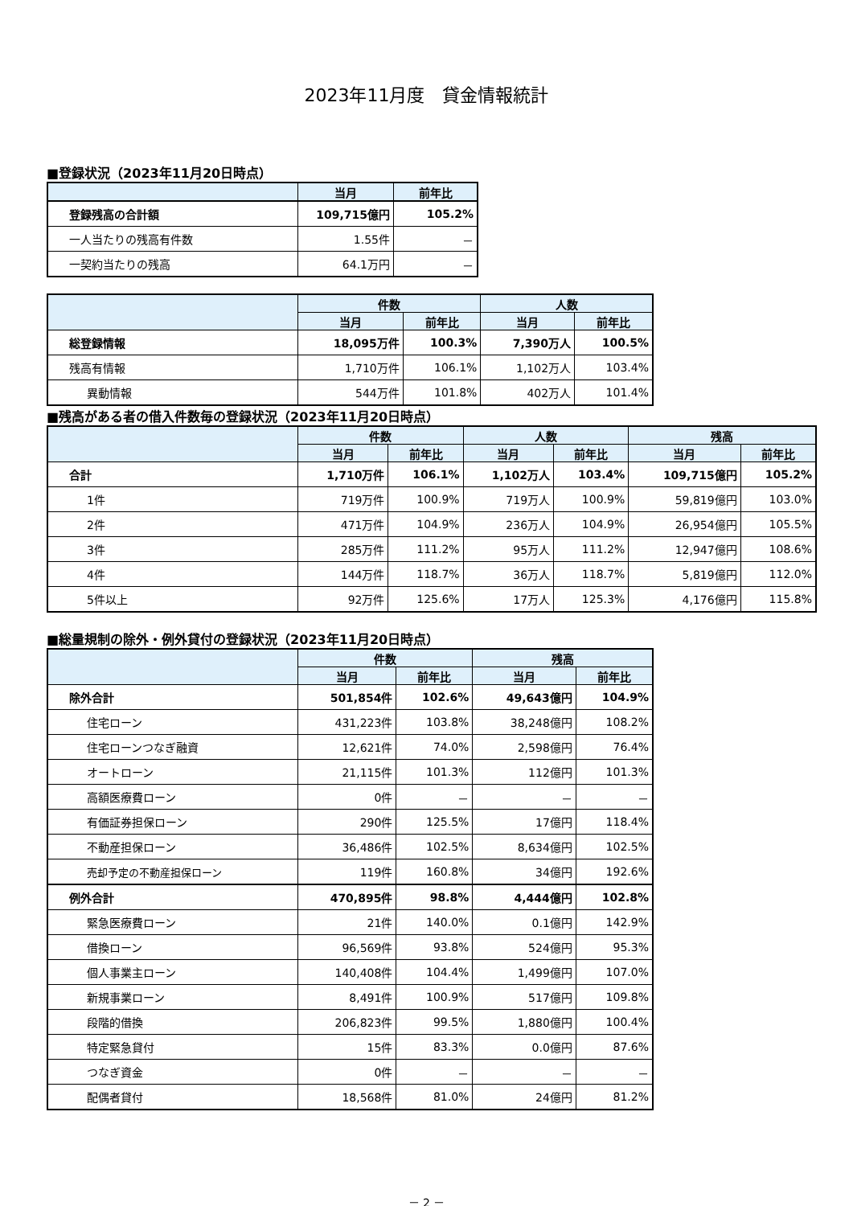2023年11月度　貸金情報統計
■登録状況（2023年11月20日時点）
| | 当月 | 前年比 |
| --- | --- | --- |
| 登録残高の合計額 | 109,715億円 | 105.2% |
| 一人当たりの残高有件数 | 1.55件 | － |
| 一契約当たりの残高 | 64.1万円 | － |
| | 件数 | | 人数 | |
| --- | --- | --- | --- | --- |
| | 当月 | 前年比 | 当月 | 前年比 |
| 総登録情報 | 18,095万件 | 100.3% | 7,390万人 | 100.5% |
| 残高有情報 | 1,710万件 | 106.1% | 1,102万人 | 103.4% |
| 異動情報 | 544万件 | 101.8% | 402万人 | 101.4% |
■残高がある者の借入件数毎の登録状況（2023年11月20日時点）
| | 件数 | | 人数 | | 残高 | |
| --- | --- | --- | --- | --- | --- | --- |
| | 当月 | 前年比 | 当月 | 前年比 | 当月 | 前年比 |
| 合計 | 1,710万件 | 106.1% | 1,102万人 | 103.4% | 109,715億円 | 105.2% |
| 1件 | 719万件 | 100.9% | 719万人 | 100.9% | 59,819億円 | 103.0% |
| 2件 | 471万件 | 104.9% | 236万人 | 104.9% | 26,954億円 | 105.5% |
| 3件 | 285万件 | 111.2% | 95万人 | 111.2% | 12,947億円 | 108.6% |
| 4件 | 144万件 | 118.7% | 36万人 | 118.7% | 5,819億円 | 112.0% |
| 5件以上 | 92万件 | 125.6% | 17万人 | 125.3% | 4,176億円 | 115.8% |
■総量規制の除外・例外貸付の登録状況（2023年11月20日時点）
| | 件数 | | 残高 | |
| --- | --- | --- | --- | --- |
| | 当月 | 前年比 | 当月 | 前年比 |
| 除外合計 | 501,854件 | 102.6% | 49,643億円 | 104.9% |
| 住宅ローン | 431,223件 | 103.8% | 38,248億円 | 108.2% |
| 住宅ローンつなぎ融資 | 12,621件 | 74.0% | 2,598億円 | 76.4% |
| オートローン | 21,115件 | 101.3% | 112億円 | 101.3% |
| 高額医療費ローン | 0件 | － | － | － |
| 有価証券担保ローン | 290件 | 125.5% | 17億円 | 118.4% |
| 不動産担保ローン | 36,486件 | 102.5% | 8,634億円 | 102.5% |
| 売却予定の不動産担保ローン | 119件 | 160.8% | 34億円 | 192.6% |
| 例外合計 | 470,895件 | 98.8% | 4,444億円 | 102.8% |
| 緊急医療費ローン | 21件 | 140.0% | 0.1億円 | 142.9% |
| 借換ローン | 96,569件 | 93.8% | 524億円 | 95.3% |
| 個人事業主ローン | 140,408件 | 104.4% | 1,499億円 | 107.0% |
| 新規事業ローン | 8,491件 | 100.9% | 517億円 | 109.8% |
| 段階的借換 | 206,823件 | 99.5% | 1,880億円 | 100.4% |
| 特定緊急貸付 | 15件 | 83.3% | 0.0億円 | 87.6% |
| つなぎ資金 | 0件 | － | － | － |
| 配偶者貸付 | 18,568件 | 81.0% | 24億円 | 81.2% |
－ 2 －